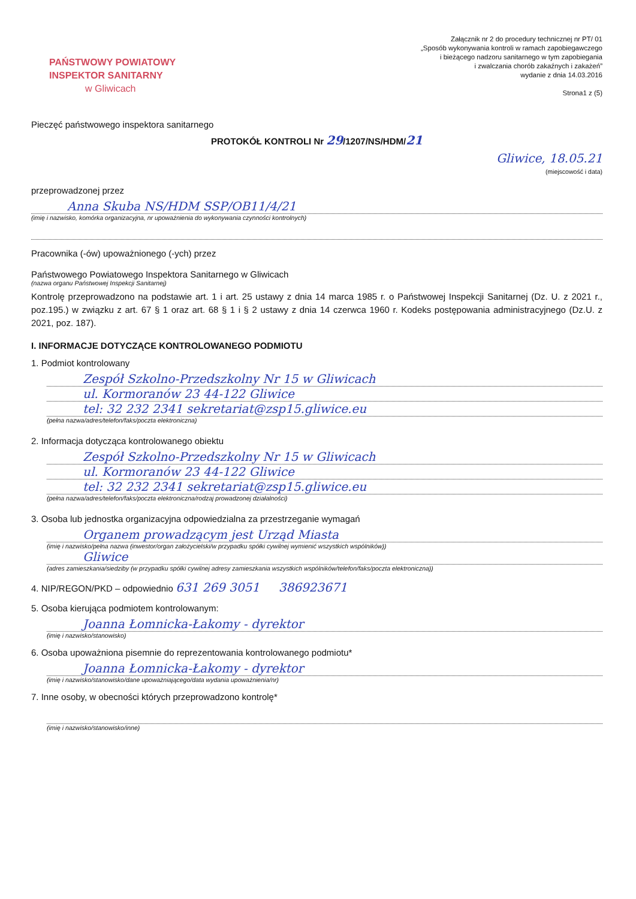Załącznik nr 2 do procedury technicznej nr PT/ 01
„Sposób wykonywania kontroli w ramach zapobiegawczego
i bieżącego nadzoru sanitarnego w tym zapobiegania
i zwalczania chorób zakaźnych i zakażeń”
wydanie z dnia 14.03.2016
Strona1 z (5)
PAŃSTWOWY POWIATOWY
INSPEKTOR SANITARNY
w Gliwicach
Pieczęć państwowego inspektora sanitarnego
PROTOKÓŁ KONTROLI Nr 29/1207/NS/HDM/21
Gliwice, 18.05.21
(miejscowość i data)
przeprowadzonej przez
Anna Skuba NS/HDM SSP/OB11/4/21
(imię i nazwisko, komórka organizacyjna, nr upoważnienia do wykonywania czynności kontrolnych)
Pracownika (-ów) upoważnionego (-ych) przez
Państwowego Powiatowego Inspektora Sanitarnego w Gliwicach
(nazwa organu Państwowej Inspekcji Sanitarnej)
Kontrolę przeprowadzono na podstawie art. 1 i art. 25 ustawy z dnia 14 marca 1985 r. o Państwowej Inspekcji Sanitarnej (Dz. U. z 2021 r., poz.195.) w związku z art. 67 § 1 oraz art. 68 § 1 i § 2 ustawy z dnia 14 czerwca 1960 r. Kodeks postępowania administracyjnego (Dz.U. z 2021, poz. 187).
I. INFORMACJE DOTYCZĄCE KONTROLOWANEGO PODMIOTU
1. Podmiot kontrolowany
Zespół Szkolno-Przedszkolny Nr 15 w Gliwicach
ul. Kormoranów 23 44-122 Gliwice
tel: 32 232 2341 sekretariat@zsp15.gliwice.eu
(pełna nazwa/adres/telefon/faks/poczta elektroniczna)
2. Informacja dotycząca kontrolowanego obiektu
Zespół Szkolno-Przedszkolny Nr 15 w Gliwicach
ul. Kormoranów 23 44-122 Gliwice
tel: 32 232 2341 sekretariat@zsp15.gliwice.eu
(pełna nazwa/adres/telefon/faks/poczta elektroniczna/rodzaj prowadzonej działalności)
3. Osoba lub jednostka organizacyjna odpowiedzialna za przestrzeganie wymagań
Organem prowadzącym jest Urząd Miasta
(imię i nazwisko/pełna nazwa (inwestor/organ założycielski/w przypadku spółki cywilnej wymienić wszystkich wspólników))
Gliwice
(adres zamieszkania/siedziby (w przypadku spółki cywilnej adresy zamieszkania wszystkich wspólników/telefon/faks/poczta elektroniczna))
4. NIP/REGON/PKD – odpowiednio 631 269 3051 386923671
5. Osoba kierująca podmiotem kontrolowanym:
Joanna Łomnicka-Łakomy - dyrektor
(imię i nazwisko/stanowisko)
6. Osoba upoważniona pisemnie do reprezentowania kontrolowanego podmiotu*
Joanna Łomnicka-Łakomy - dyrektor
(imię i nazwisko/stanowisko/dane upoważniającego/data wydania upoważnienia/nr)
7. Inne osoby, w obecności których przeprowadzono kontrolę*
(imię i nazwisko/stanowisko/inne)